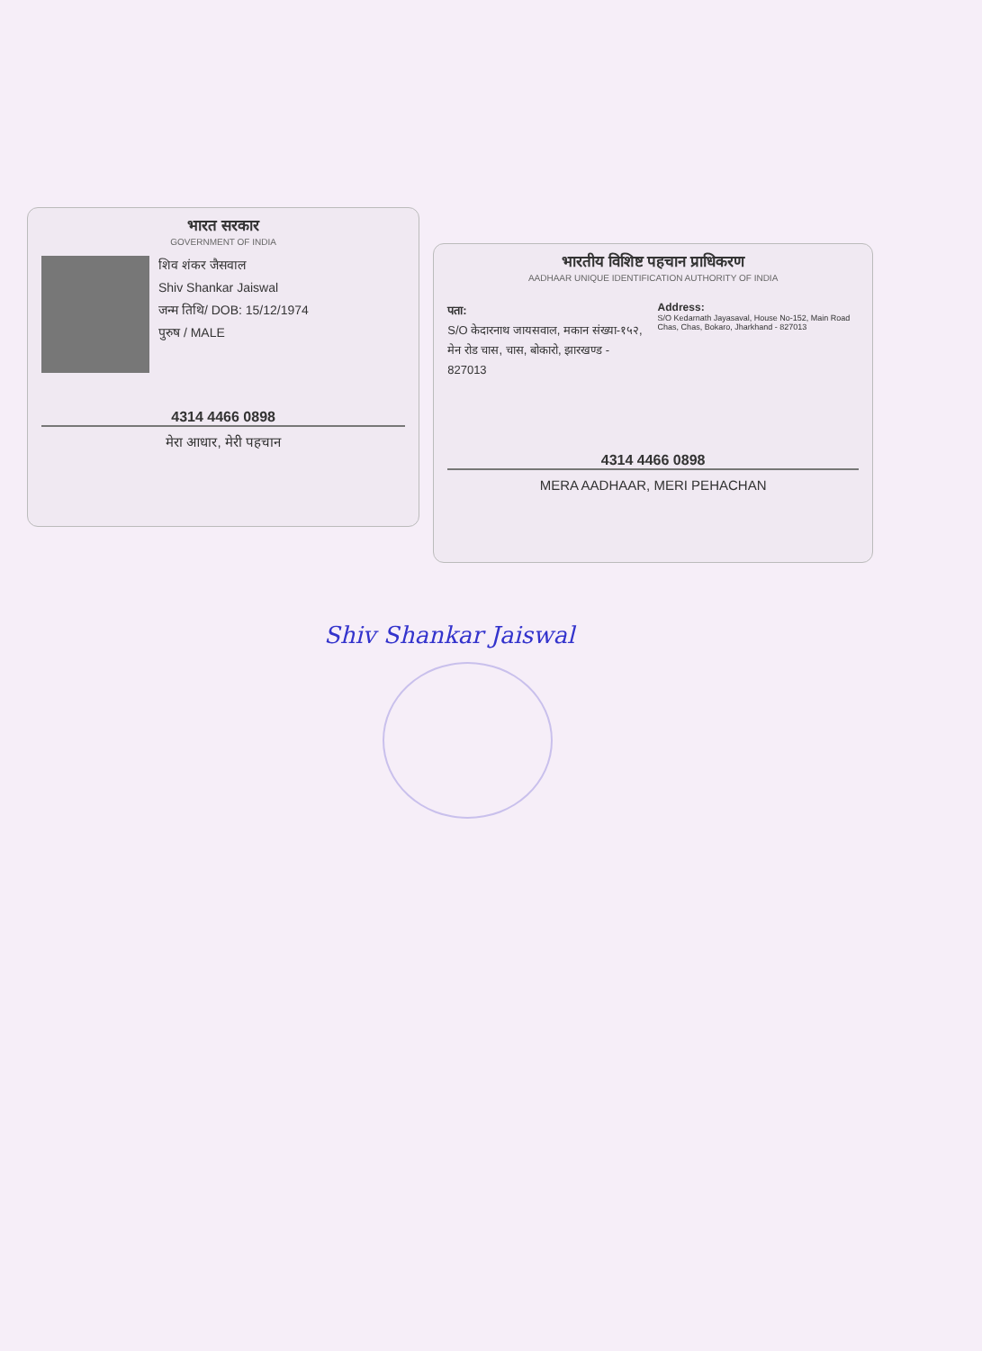भारत सरकार
GOVERNMENT OF INDIA
शिव शंकर जैसवाल
Shiv Shankar Jaiswal
जन्म तिथि/ DOB: 15/12/1974
पुरुष / MALE
4314 4466 0898
मेरा आधार, मेरी पहचान
भारतीय विशिष्ट पहचान प्राधिकरण
AADHAAR UNIQUE IDENTIFICATION AUTHORITY OF INDIA
पता:
S/O केदारनाथ जायसवाल, मकान संख्या-१५२, मेन रोड चास, चास, बोकारो, झारखण्ड - 827013
Address:
S/O Kedarnath Jayasaval, House No-152, Main Road Chas, Chas, Bokaro, Jharkhand - 827013
4314 4466 0898
MERA AADHAAR, MERI PEHACHAN
Shiv Shankar Jaiswal